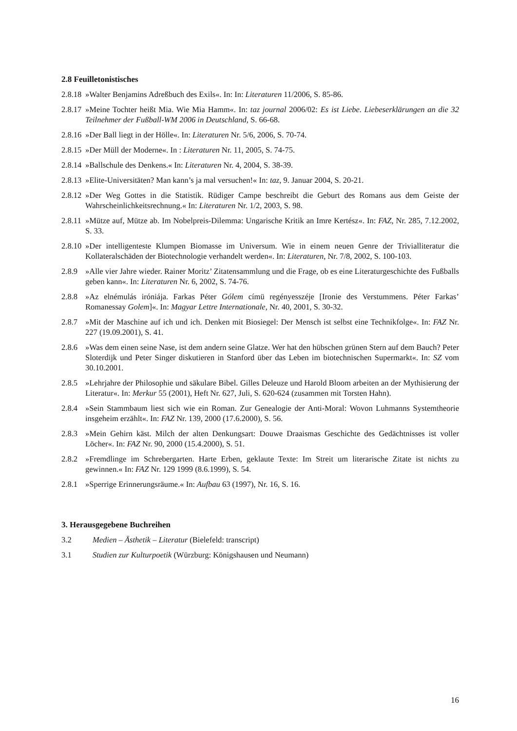2.8 Feuilletonistisches
2.8.18
»Walter Benjamins Adreßbuch des Exils«. In: In: Literaturen 11/2006, S. 85-86.
2.8.17
»Meine Tochter heißt Mia. Wie Mia Hamm«. In: taz journal 2006/02: Es ist Liebe. Liebeserklärungen an die 32 Teilnehmer der Fußball-WM 2006 in Deutschland, S. 66-68.
2.8.16
»Der Ball liegt in der Hölle«. In: Literaturen Nr. 5/6, 2006, S. 70-74.
2.8.15
»Der Müll der Moderne«. In : Literaturen Nr. 11, 2005, S. 74-75.
2.8.14
»Ballschule des Denkens.« In: Literaturen Nr. 4, 2004, S. 38-39.
2.8.13
»Elite-Universitäten? Man kann’s ja mal versuchen!« In: taz, 9. Januar 2004, S. 20-21.
2.8.12
»Der Weg Gottes in die Statistik. Rüdiger Campe beschreibt die Geburt des Romans aus dem Geiste der Wahrscheinlichkeitsrechnung.« In: Literaturen Nr. 1/2, 2003, S. 98.
2.8.11
»Mütze auf, Mütze ab. Im Nobelpreis-Dilemma: Ungarische Kritik an Imre Kertész«. In: FAZ, Nr. 285, 7.12.2002, S. 33.
2.8.10
»Der intelligenteste Klumpen Biomasse im Universum. Wie in einem neuen Genre der Trivialliteratur die Kollateralschäden der Biotechnologie verhandelt werden«. In: Literaturen, Nr. 7/8, 2002, S. 100-103.
2.8.9
»Alle vier Jahre wieder. Rainer Moritz’ Zitatensammlung und die Frage, ob es eine Literaturgeschichte des Fußballs geben kann«. In: Literaturen Nr. 6, 2002, S. 74-76.
2.8.8
»Az elnémulás iróniája. Farkas Péter Gólem címü regényesszéje [Ironie des Verstummens. Péter Farkas’ Romanessay Golem]«. In: Magyar Lettre Internationale, Nr. 40, 2001, S. 30-32.
2.8.7
»Mit der Maschine auf ich und ich. Denken mit Biosiegel: Der Mensch ist selbst eine Technikfolge«. In: FAZ Nr. 227 (19.09.2001), S. 41.
2.8.6
»Was dem einen seine Nase, ist dem andern seine Glatze. Wer hat den hübschen grünen Stern auf dem Bauch? Peter Sloterdijk und Peter Singer diskutieren in Stanford über das Leben im biotechnischen Supermarkt«. In: SZ vom 30.10.2001.
2.8.5
»Lehrjahre der Philosophie und säkulare Bibel. Gilles Deleuze und Harold Bloom arbeiten an der Mythisierung der Literatur«. In: Merkur 55 (2001), Heft Nr. 627, Juli, S. 620-624 (zusammen mit Torsten Hahn).
2.8.4
»Sein Stammbaum liest sich wie ein Roman. Zur Genealogie der Anti-Moral: Wovon Luhmanns Systemtheorie insgeheim erzählt«. In: FAZ Nr. 139, 2000 (17.6.2000), S. 56.
2.8.3
»Mein Gehirn käst. Milch der alten Denkungsart: Douwe Draaismas Geschichte des Gedächtnisses ist voller Löcher«. In: FAZ Nr. 90, 2000 (15.4.2000), S. 51.
2.8.2
»Fremdlinge im Schrebergarten. Harte Erben, geklaute Texte: Im Streit um literarische Zitate ist nichts zu gewinnen.« In: FAZ Nr. 129 1999 (8.6.1999), S. 54.
2.8.1
»Sperrige Erinnerungsräume.« In: Aufbau 63 (1997), Nr. 16, S. 16.
3. Herausgegebene Buchreihen
3.2 Medien – Ästhetik – Literatur (Bielefeld: transcript)
3.1 Studien zur Kulturpoetik (Würzburg: Königshausen und Neumann)
16